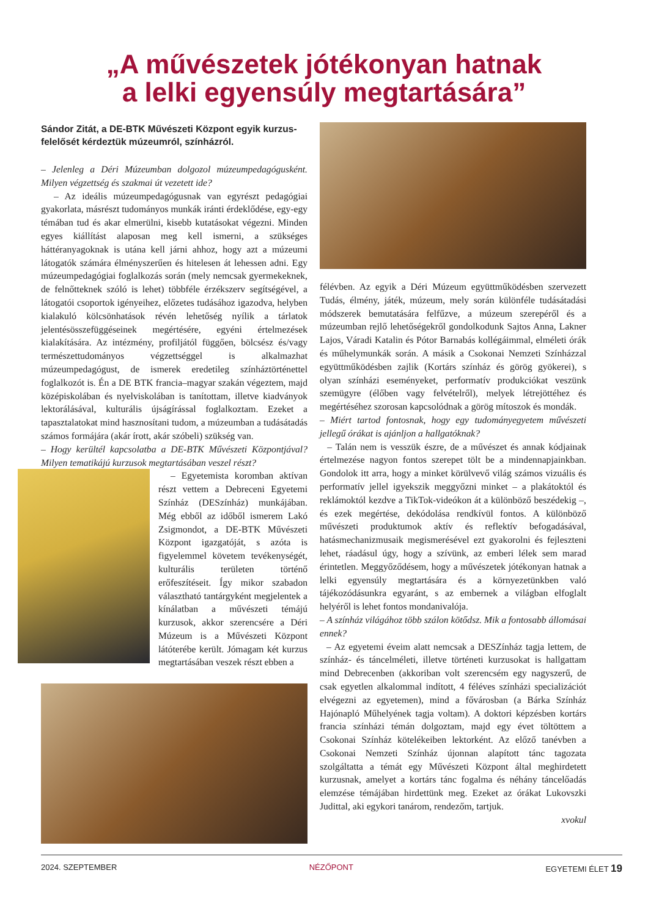„A művészetek jótékonyan hatnak
a lelki egyensúly megtartására”
Sándor Zitát, a DE-BTK Művészeti Központ egyik kurzus­felelősét kérdeztük múzeumról, színházról.
– Jelenleg a Déri Múzeumban dolgozol múzeumpedagógusként. Milyen végzettség és szakmai út vezetett ide?
– Az ideális múzeumpedagógusnak van egyrészt pedagógiai gyakorlata, másrészt tudományos munkák iránti érdeklődése, egy-egy témában tud és akar elmerülni, kisebb kutatásokat végezni. Minden egyes kiállítást alaposan meg kell ismerni, a szükséges háttéranyagoknak is utána kell járni ahhoz, hogy azt a múzeumi látogatók számára élményszerűen és hitelesen át lehessen adni. Egy múzeumpedagógiai foglalkozás során (mely nemcsak gyermekeknek, de felnőtteknek szóló is lehet) többféle érzékszerv segítségével, a látogatói csoportok igényeihez, előzetes tudásához igazodva, helyben kialakuló kölcsönhatások révén lehetőség nyílik a tárlatok jelentésösszefüggéseinek megértésére, egyéni értelmezések kialakítására. Az intézmény, profiljától függően, bölcsész és/vagy természettudományos végzettséggel is alkalmazhat múzeumpedagógust, de ismerek eredetileg színháztörténettel foglalkozót is. Én a DE BTK francia–magyar szakán végeztem, majd középiskolában és nyelviskolában is tanítottam, illetve kiadványok lektorálásával, kulturális újságírással foglalkoztam. Ezeket a tapasztalatokat mind hasznosítani tudom, a múzeumban a tudásátadás számos formájára (akár írott, akár szóbeli) szükség van.
– Hogy kerültél kapcsolatba a DE-BTK Művészeti Központjával? Milyen tematikájú kurzusok megtartásában veszel részt?
– Egyetemista koromban aktívan részt vettem a Debreceni Egyetemi Színház (DESzínház) munkájában. Még ebből az időből ismerem Lakó Zsigmondot, a DE-BTK Művészeti Központ igazgatóját, s azóta is figyelemmel követem tevékenységét, kulturális területen történő erőfeszítéseit. Így mikor szabadon választható tantárgyként megjelentek a kínálatban a művészeti témájú kurzusok, akkor szerencsére a Déri Múzeum is a Művészeti Központ látóterébe került. Jómagam két kurzus megtartásában veszek részt ebben a
félévben. Az egyik a Déri Múzeum együttműködésben szervezett Tudás, élmény, játék, múzeum, mely során különféle tudásátadási módszerek bemutatására felfűzve, a múzeum szerepéről és a múzeumban rejlő lehetőségekről gondolkodunk Sajtos Anna, Lakner Lajos, Váradi Katalin és Pótor Barnabás kollégáimmal, elméleti órák és műhelymunkák során. A másik a Csokonai Nemzeti Színházzal együttműködésben zajlik (Kortárs színház és görög gyökerei), s olyan színházi eseményeket, performatív produkciókat veszünk szemügyre (élőben vagy felvételről), melyek létrejöttéhez és megértéséhez szorosan kapcsolódnak a görög mítoszok és mondák.
– Miért tartod fontosnak, hogy egy tudományegyetem művészeti jellegű órákat is ajánljon a hallgatóknak?
– Talán nem is vesszük észre, de a művészet és annak kódjainak értelmezése nagyon fontos szerepet tölt be a mindennapjainkban. Gondolok itt arra, hogy a minket körülvevő világ számos vizuális és performatív jellel igyekszik meggyőzni minket – a plakátoktól és reklámoktól kezdve a TikTok-videókon át a különböző beszédekig –, és ezek megértése, dekódolása rendkívül fontos. A különböző művészeti produktumok aktív és reflektív befogadásával, hatásmechanizmusaik megismerésével ezt gyakorolni és fejleszteni lehet, ráadásul úgy, hogy a szívünk, az emberi lélek sem marad érintetlen. Meggyőződésem, hogy a művészetek jótékonyan hatnak a lelki egyensúly megtartására és a környezetünkben való tájékozódásunkra egyaránt, s az embernek a világban elfoglalt helyéről is lehet fontos mondanivalója.
– A színház világához több szálon kötődsz. Mik a fontosabb állomásai ennek?
– Az egyetemi éveim alatt nemcsak a DESZínház tagja lettem, de színház- és táncelméleti, illetve történeti kurzusokat is hallgattam mind Debrecenben (akkoriban volt szerencsém egy nagyszerű, de csak egyetlen alkalommal indított, 4 féléves színházi specializációt elvégezni az egyetemen), mind a fővárosban (a Bárka Színház Hajónapló Műhelyének tagja voltam). A doktori képzésben kortárs francia színházi témán dolgoztam, majd egy évet töltöttem a Csokonai Színház kötelékeiben lektorként. Az előző tanévben a Csokonai Nemzeti Színház újonnan alapított tánc tagozata szolgáltatta a témát egy Művészeti Központ által meghirdetett kurzusnak, amelyet a kortárs tánc fogalma és néhány táncelőadás elemzése témájában hirdettünk meg. Ezeket az órákat Lukovszki Judittal, aki egykori tanárom, rendezőm, tartjuk.
xvokul
2024. SZEPTEMBER NÉZŐPONT EGYETEMI ÉLET 19